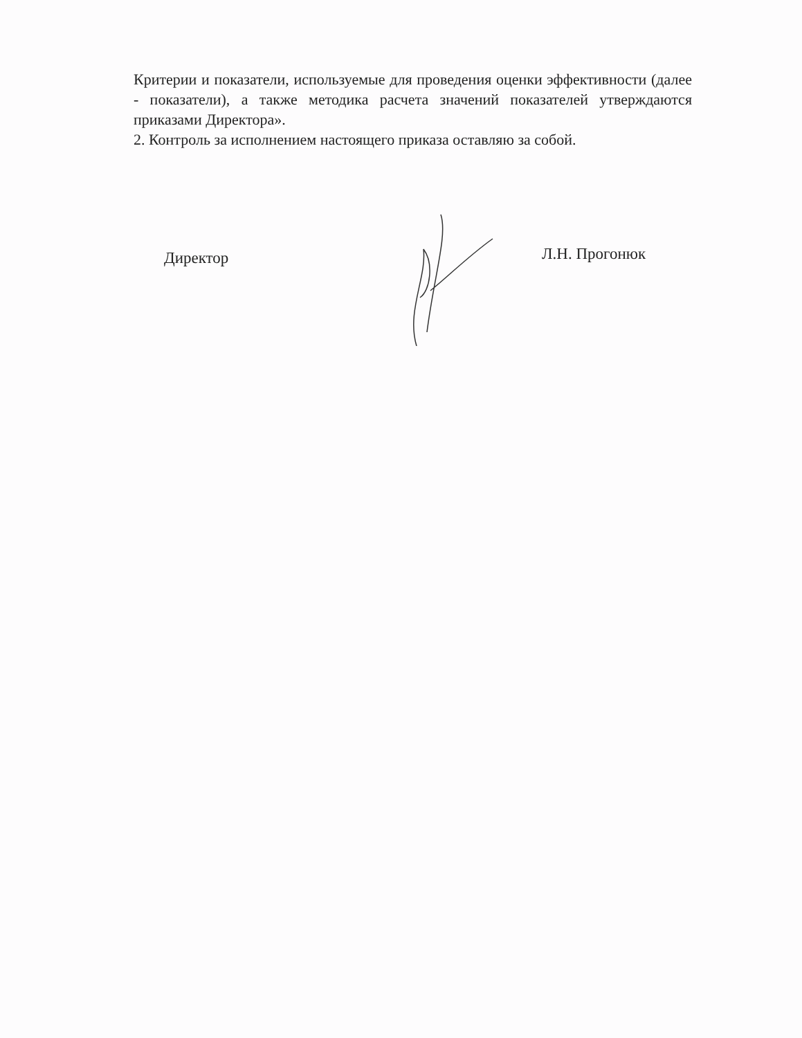Критерии и показатели, используемые для проведения оценки эффективности (далее - показатели), а также методика расчета значений показателей утверждаются приказами Директора».
2. Контроль за исполнением настоящего приказа оставляю за собой.
Директор
Л.Н. Прогонюк